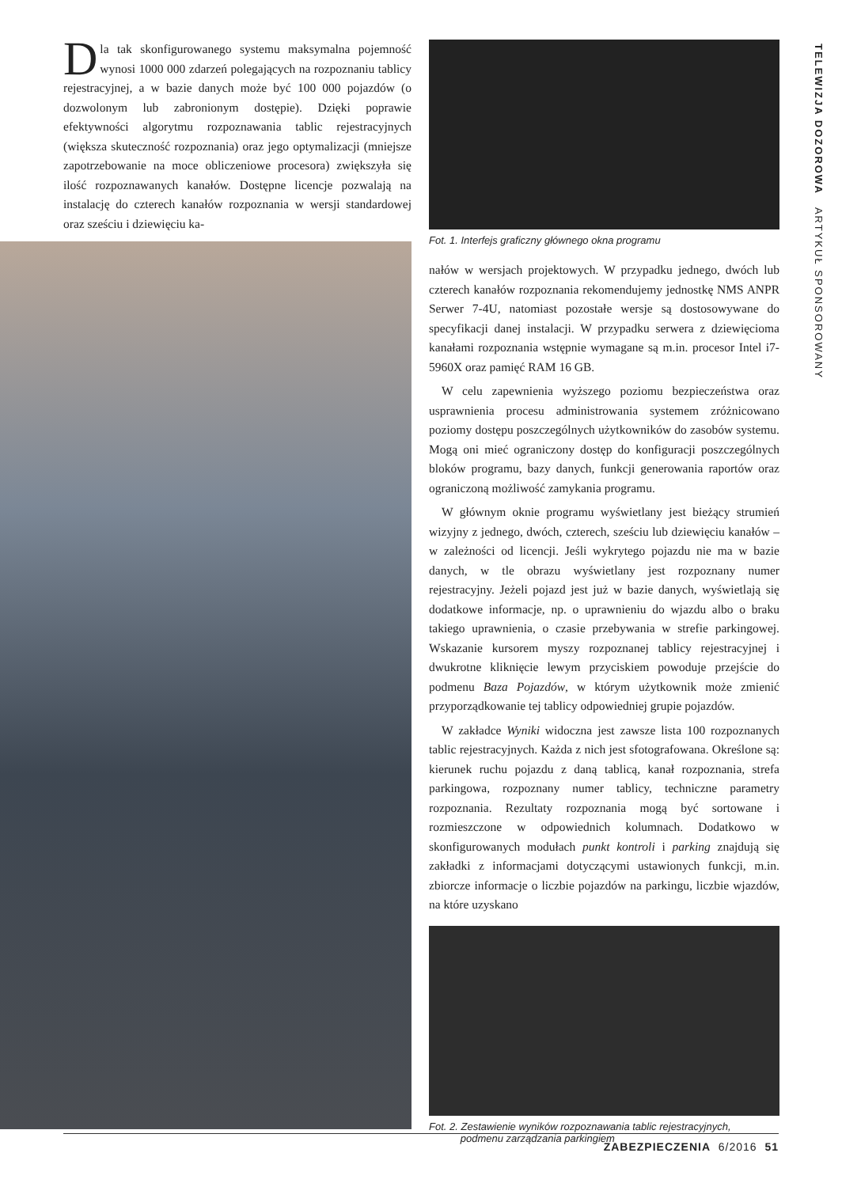TELEWIZJA DOZOROWA ARTYKUŁ SPONSOROWANY
Dla tak skonfigurowanego systemu maksymalna pojemność wynosi 1000 000 zdarzeń polegających na rozpoznaniu tablicy rejestracyjnej, a w bazie danych może być 100 000 pojazdów (o dozwolonym lub zabronionym dostępie). Dzięki poprawie efektywności algorytmu rozpoznawania tablic rejestracyjnych (większa skuteczność rozpoznania) oraz jego optymalizacji (mniejsze zapotrzebowanie na moce obliczeniowe procesora) zwiększyła się ilość rozpoznawanych kanałów. Dostępne licencje pozwalają na instalację do czterech kanałów rozpoznania w wersji standardowej oraz sześciu i dziewięciu ka-
Fot. 1. Interfejs graficzny głównego okna programu
nałów w wersjach projektowych. W przypadku jednego, dwóch lub czterech kanałów rozpoznania rekomendujemy jednostkę NMS ANPR Serwer 7-4U, natomiast pozostałe wersje są dostosowywane do specyfikacji danej instalacji. W przypadku serwera z dziewięcioma kanałami rozpoznania wstępnie wymagane są m.in. procesor Intel i7-5960X oraz pamięć RAM 16 GB.
W celu zapewnienia wyższego poziomu bezpieczeństwa oraz usprawnienia procesu administrowania systemem zróżnicowano poziomy dostępu poszczególnych użytkowników do zasobów systemu. Mogą oni mieć ograniczony dostęp do konfiguracji poszczególnych bloków programu, bazy danych, funkcji generowania raportów oraz ograniczoną możliwość zamykania programu.
W głównym oknie programu wyświetlany jest bieżący strumień wizyjny z jednego, dwóch, czterech, sześciu lub dziewięciu kanałów – w zależności od licencji. Jeśli wykrytego pojazdu nie ma w bazie danych, w tle obrazu wyświetlany jest rozpoznany numer rejestracyjny. Jeżeli pojazd jest już w bazie danych, wyświetlają się dodatkowe informacje, np. o uprawnieniu do wjazdu albo o braku takiego uprawnienia, o czasie przebywania w strefie parkingowej. Wskazanie kursorem myszy rozpoznanej tablicy rejestracyjnej i dwukrotne kliknięcie lewym przyciskiem powoduje przejście do podmenu Baza Pojazdów, w którym użytkownik może zmienić przyporządkowanie tej tablicy odpowiedniej grupie pojazdów.
W zakładce Wyniki widoczna jest zawsze lista 100 rozpoznanych tablic rejestracyjnych. Każda z nich jest sfotografowana. Określone są: kierunek ruchu pojazdu z daną tablicą, kanał rozpoznania, strefa parkingowa, rozpoznany numer tablicy, techniczne parametry rozpoznania. Rezultaty rozpoznania mogą być sortowane i rozmieszczone w odpowiednich kolumnach. Dodatkowo w skonfigurowanych modułach punkt kontroli i parking znajdują się zakładki z informacjami dotyczącymi ustawionych funkcji, m.in. zbiorcze informacje o liczbie pojazdów na parkingu, liczbie wjazdów, na które uzyskano
Fot. 2. Zestawienie wyników rozpoznawania tablic rejestracyjnych,
podmenu zarządzania parkingiem
ZABEZPIECZENIA 6/2016 51